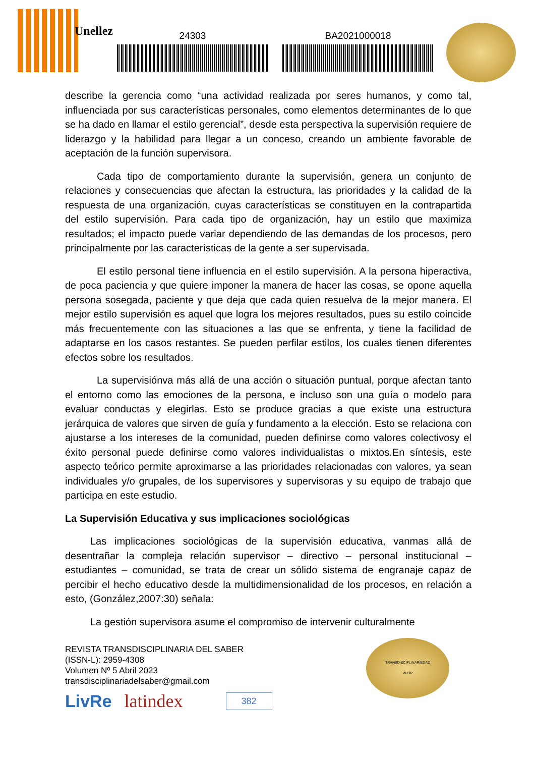Unellez 24303 BA2021000018
describe la gerencia como “una actividad realizada por seres humanos, y como tal, influenciada por sus características personales, como elementos determinantes de lo que se ha dado en llamar el estilo gerencial”, desde esta perspectiva la supervisión requiere de liderazgo y la habilidad para llegar a un conceso, creando un ambiente favorable de aceptación de la función supervisora.
Cada tipo de comportamiento durante la supervisión, genera un conjunto de relaciones y consecuencias que afectan la estructura, las prioridades y la calidad de la respuesta de una organización, cuyas características se constituyen en la contrapartida del estilo supervisión. Para cada tipo de organización, hay un estilo que maximiza resultados; el impacto puede variar dependiendo de las demandas de los procesos, pero principalmente por las características de la gente a ser supervisada.
El estilo personal tiene influencia en el estilo supervisión. A la persona hiperactiva, de poca paciencia y que quiere imponer la manera de hacer las cosas, se opone aquella persona sosegada, paciente y que deja que cada quien resuelva de la mejor manera. El mejor estilo supervisión es aquel que logra los mejores resultados, pues su estilo coincide más frecuentemente con las situaciones a las que se enfrenta, y tiene la facilidad de adaptarse en los casos restantes. Se pueden perfilar estilos, los cuales tienen diferentes efectos sobre los resultados.
La supervisiónva más allá de una acción o situación puntual, porque afectan tanto el entorno como las emociones de la persona, e incluso son una guía o modelo para evaluar conductas y elegirlas. Esto se produce gracias a que existe una estructura jerárquica de valores que sirven de guía y fundamento a la elección. Esto se relaciona con ajustarse a los intereses de la comunidad, pueden definirse como valores colectivosy el éxito personal puede definirse como valores individualistas o mixtos.En síntesis, este aspecto teórico permite aproximarse a las prioridades relacionadas con valores, ya sean individuales y/o grupales, de los supervisores y supervisoras y su equipo de trabajo que participa en este estudio.
La Supervisión Educativa y sus implicaciones sociológicas
Las implicaciones sociológicas de la supervisión educativa, vanmas allá de desentrañar la compleja relación supervisor – directivo – personal institucional – estudiantes – comunidad, se trata de crear un sólido sistema de engranaje capaz de percibir el hecho educativo desde la multidimensionalidad de los procesos, en relación a esto, (González,2007:30) señala:
La gestión supervisora asume el compromiso de intervenir culturalmente
REVISTA TRANSDISCIPLINARIA DEL SABER
(ISSN-L): 2959-4308
Volumen Nº 5 Abril 2023
transdisciplinariadelsaber@gmail.com
TRANSDISCIPLINARIEDAD
VPDR
LivRe latindex 382